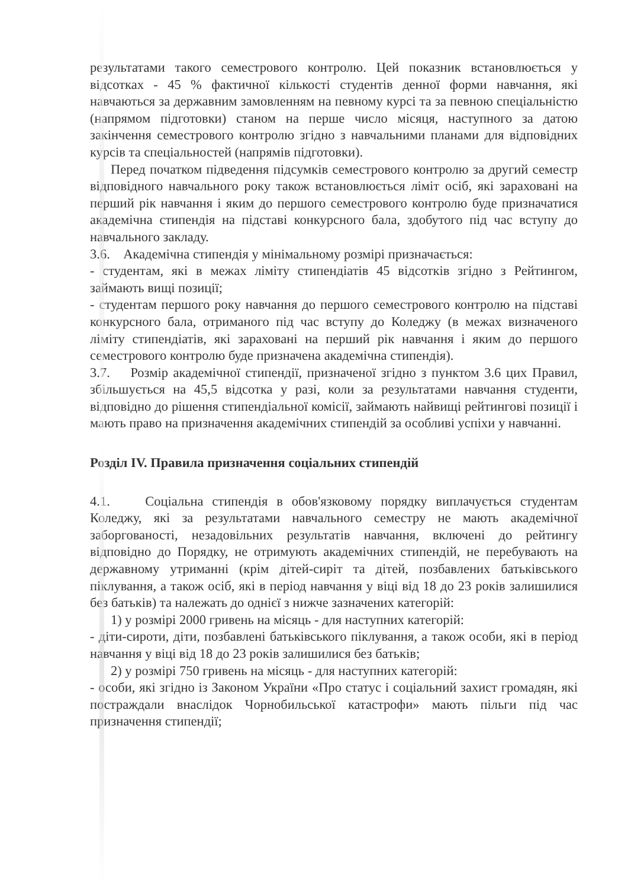результатами такого семестрового контролю. Цей показник встановлюється у відсотках - 45 % фактичної кількості студентів денної форми навчання, які навчаються за державним замовленням на певному курсі та за певною спеціальністю (напрямом підготовки) станом на перше число місяця, наступного за датою закінчення семестрового контролю згідно з навчальними планами для відповідних курсів та спеціальностей (напрямів підготовки).
Перед початком підведення підсумків семестрового контролю за другий семестр відповідного навчального року також встановлюється ліміт осіб, які зараховані на перший рік навчання і яким до першого семестрового контролю буде призначатися академічна стипендія на підставі конкурсного бала, здобутого під час вступу до навчального закладу.
3.6. Академічна стипендія у мінімальному розмірі призначається:
- студентам, які в межах ліміту стипендіатів 45 відсотків згідно з Рейтингом, займають вищі позиції;
- студентам першого року навчання до першого семестрового контролю на підставі конкурсного бала, отриманого під час вступу до Коледжу (в межах визначеного ліміту стипендіатів, які зараховані на перший рік навчання і яким до першого семестрового контролю буде призначена академічна стипендія).
3.7. Розмір академічної стипендії, призначеної згідно з пунктом 3.6 цих Правил, збільшується на 45,5 відсотка у разі, коли за результатами навчання студенти, відповідно до рішення стипендіальної комісії, займають найвищі рейтингові позиції і мають право на призначення академічних стипендій за особливі успіхи у навчанні.
Розділ IV. Правила призначення соціальних стипендій
4.1. Соціальна стипендія в обов'язковому порядку виплачується студентам Коледжу, які за результатами навчального семестру не мають академічної заборгованості, незадовільних результатів навчання, включені до рейтингу відповідно до Порядку, не отримують академічних стипендій, не перебувають на державному утриманні (крім дітей-сиріт та дітей, позбавлених батьківського піклування, а також осіб, які в період навчання у віці від 18 до 23 років залишилися без батьків) та належать до однієї з нижче зазначених категорій:
1) у розмірі 2000 гривень на місяць - для наступних категорій:
- діти-сироти, діти, позбавлені батьківського піклування, а також особи, які в період навчання у віці від 18 до 23 років залишилися без батьків;
2) у розмірі 750 гривень на місяць - для наступних категорій:
- особи, які згідно із Законом України «Про статус і соціальний захист громадян, які постраждали внаслідок Чорнобильської катастрофи» мають пільги під час призначення стипендії;